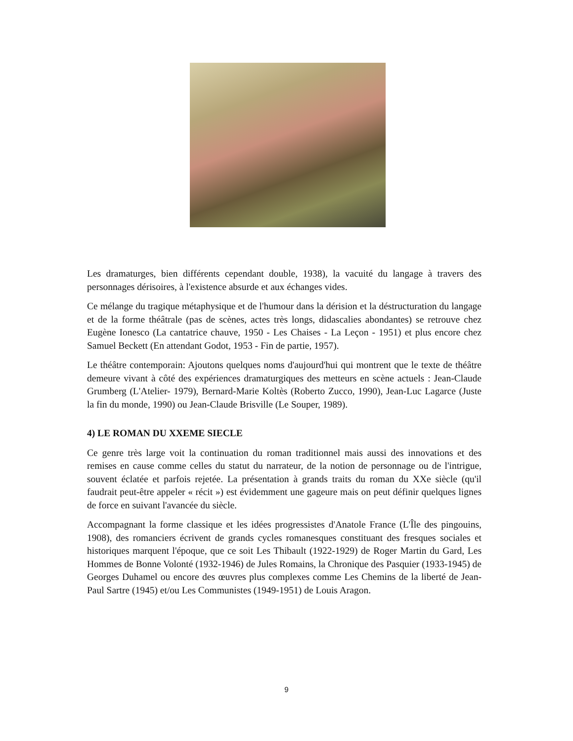Les dramaturges, bien différents cependant double, 1938), la vacuité du langage à travers des personnages dérisoires, à l'existence absurde et aux échanges vides.
Ce mélange du tragique métaphysique et de l'humour dans la dérision et la déstructuration du langage et de la forme théâtrale (pas de scènes, actes très longs, didascalies abondantes) se retrouve chez Eugène Ionesco (La cantatrice chauve, 1950 - Les Chaises - La Leçon - 1951) et plus encore chez Samuel Beckett (En attendant Godot, 1953 - Fin de partie, 1957).
Le théâtre contemporain: Ajoutons quelques noms d'aujourd'hui qui montrent que le texte de théâtre demeure vivant à côté des expériences dramaturgiques des metteurs en scène actuels : Jean-Claude Grumberg (L'Atelier- 1979), Bernard-Marie Koltès (Roberto Zucco, 1990), Jean-Luc Lagarce (Juste la fin du monde, 1990) ou Jean-Claude Brisville (Le Souper, 1989).
4) LE ROMAN DU XXEME SIECLE
Ce genre très large voit la continuation du roman traditionnel mais aussi des innovations et des remises en cause comme celles du statut du narrateur, de la notion de personnage ou de l'intrigue, souvent éclatée et parfois rejetée. La présentation à grands traits du roman du XXe siècle (qu'il faudrait peut-être appeler « récit ») est évidemment une gageure mais on peut définir quelques lignes de force en suivant l'avancée du siècle.
Accompagnant la forme classique et les idées progressistes d'Anatole France (L'Île des pingouins, 1908), des romanciers écrivent de grands cycles romanesques constituant des fresques sociales et historiques marquent l'époque, que ce soit Les Thibault (1922-1929) de Roger Martin du Gard, Les Hommes de Bonne Volonté (1932-1946) de Jules Romains, la Chronique des Pasquier (1933-1945) de Georges Duhamel ou encore des œuvres plus complexes comme Les Chemins de la liberté de Jean-Paul Sartre (1945) et/ou Les Communistes (1949-1951) de Louis Aragon.
9